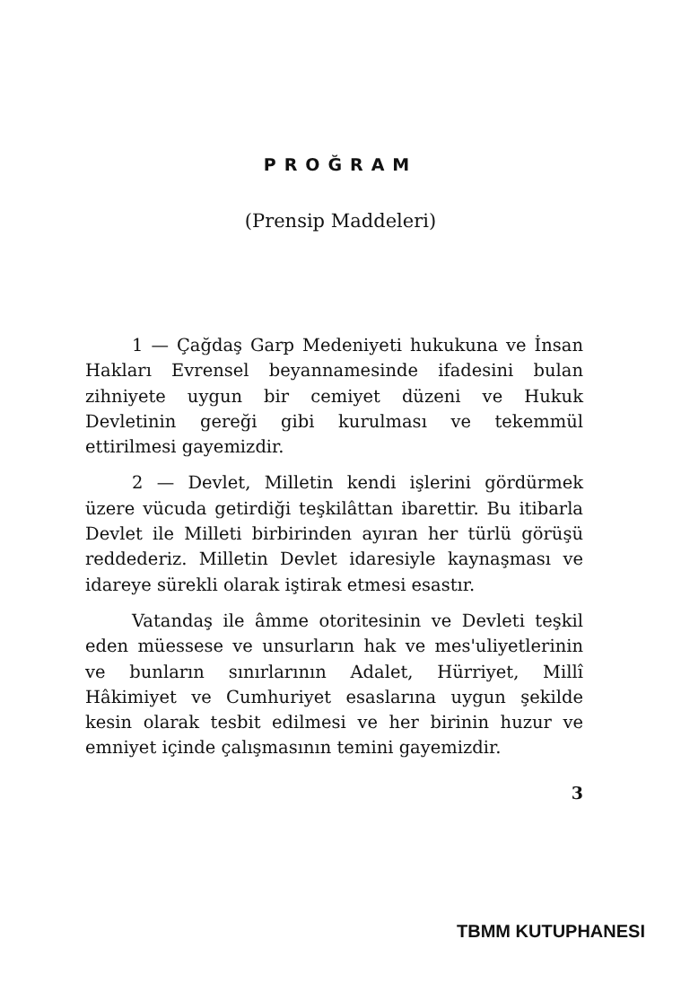PROĞRAM
(Prensip Maddeleri)
1 — Çağdaş Garp Medeniyeti hukukuna ve İnsan Hakları Evrensel beyannamesinde ifadesini bulan zihniyete uygun bir cemiyet düzeni ve Hukuk Devletinin gereği gibi kurulması ve tekemmül ettirilmesi gayemizdir.
2 — Devlet, Milletin kendi işlerini gördürmek üzere vücuda getirdiği teşkilâttan ibarettir. Bu itibarla Devlet ile Milleti birbirinden ayıran her türlü görüşü reddederiz. Milletin Devlet idaresiyle kaynaşması ve idareye sürekli olarak iştirak etmesi esastır.
Vatandaş ile âmme otoritesinin ve Devleti teşkil eden müessese ve unsurların hak ve mes'uliyetlerinin ve bunların sınırlarının Adalet, Hürriyet, Millî Hâkimiyet ve Cumhuriyet esaslarına uygun şekilde kesin olarak tesbit edilmesi ve her birinin huzur ve emniyet içinde çalışmasının temini gayemizdir.
3
TBMM KUTUPHANESI